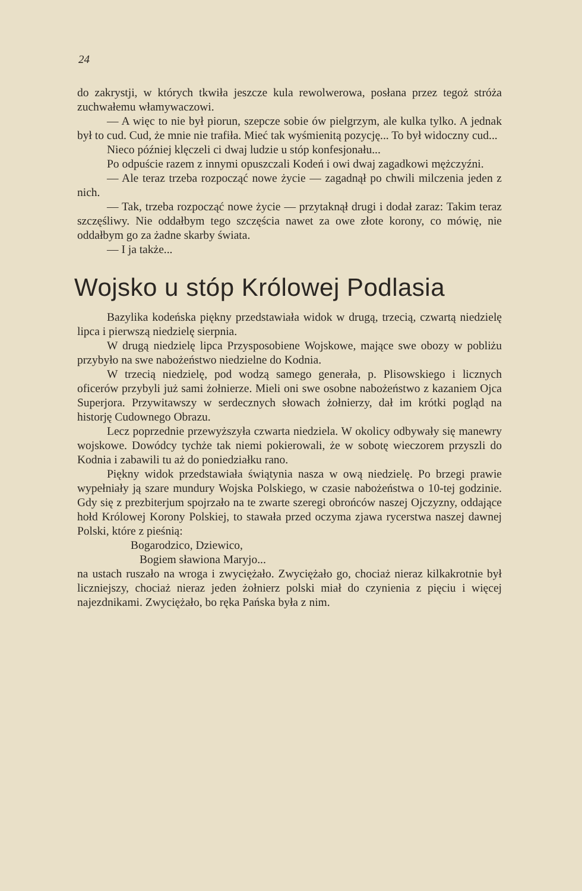24
do zakrystji, w których tkwiła jeszcze kula rewolwerowa, posłana przez tegoż stróża zuchwałemu włamywaczowi.
— A więc to nie był piorun, szepcze sobie ów pielgrzym, ale kulka tylko. A jednak był to cud. Cud, że mnie nie trafiła. Mieć tak wyśmienitą pozycję... To był widoczny cud...
Nieco później klęczeli ci dwaj ludzie u stóp konfesjonału...
Po odpuście razem z innymi opuszczali Kodeń i owi dwaj zagadkowi mężczyźni.
— Ale teraz trzeba rozpocząć nowe życie — zagadnął po chwili milczenia jeden z nich.
— Tak, trzeba rozpocząć nowe życie — przytaknął drugi i dodał zaraz: Takim teraz szczęśliwy. Nie oddałbym tego szczęścia nawet za owe złote korony, co mówię, nie oddałbym go za żadne skarby świata.
— I ja także...
Wojsko u stóp Królowej Podlasia
Bazylika kodeńska piękny przedstawiała widok w drugą, trzecią, czwartą niedzielę lipca i pierwszą niedzielę sierpnia.
W drugą niedzielę lipca Przysposobiene Wojskowe, mające swe obozy w pobliżu przybyło na swe nabożeństwo niedzielne do Kodnia.
W trzecią niedzielę, pod wodzą samego generała, p. Plisowskiego i licznych oficerów przybyli już sami żołnierze. Mieli oni swe osobne nabożeństwo z kazaniem Ojca Superjora. Przywitawszy w serdecznych słowach żołnierzy, dał im krótki pogląd na historję Cudownego Obrazu.
Lecz poprzednie przewyższyła czwarta niedziela. W okolicy odbywały się manewry wojskowe. Dowódcy tychże tak niemi pokierowali, że w sobotę wieczorem przyszli do Kodnia i zabawili tu aż do poniedziałku rano.
Piękny widok przedstawiała świątynia nasza w ową niedzielę. Po brzegi prawie wypełniały ją szare mundury Wojska Polskiego, w czasie nabożeństwa o 10-tej godzinie. Gdy się z prezbiterjum spojrzało na te zwarte szeregi obrońców naszej Ojczyzny, oddające hołd Królowej Korony Polskiej, to stawała przed oczyma zjawa rycerstwa naszej dawnej Polski, które z pieśnią:
Bogarodzico, Dziewico,
Bogiem sławiona Maryjo...
na ustach ruszało na wroga i zwyciężało. Zwyciężało go, chociaż nieraz kilkakrotnie był liczniejszy, chociaż nieraz jeden żołnierz polski miał do czynienia z pięciu i więcej najezdnikami. Zwyciężało, bo ręka Pańska była z nim.